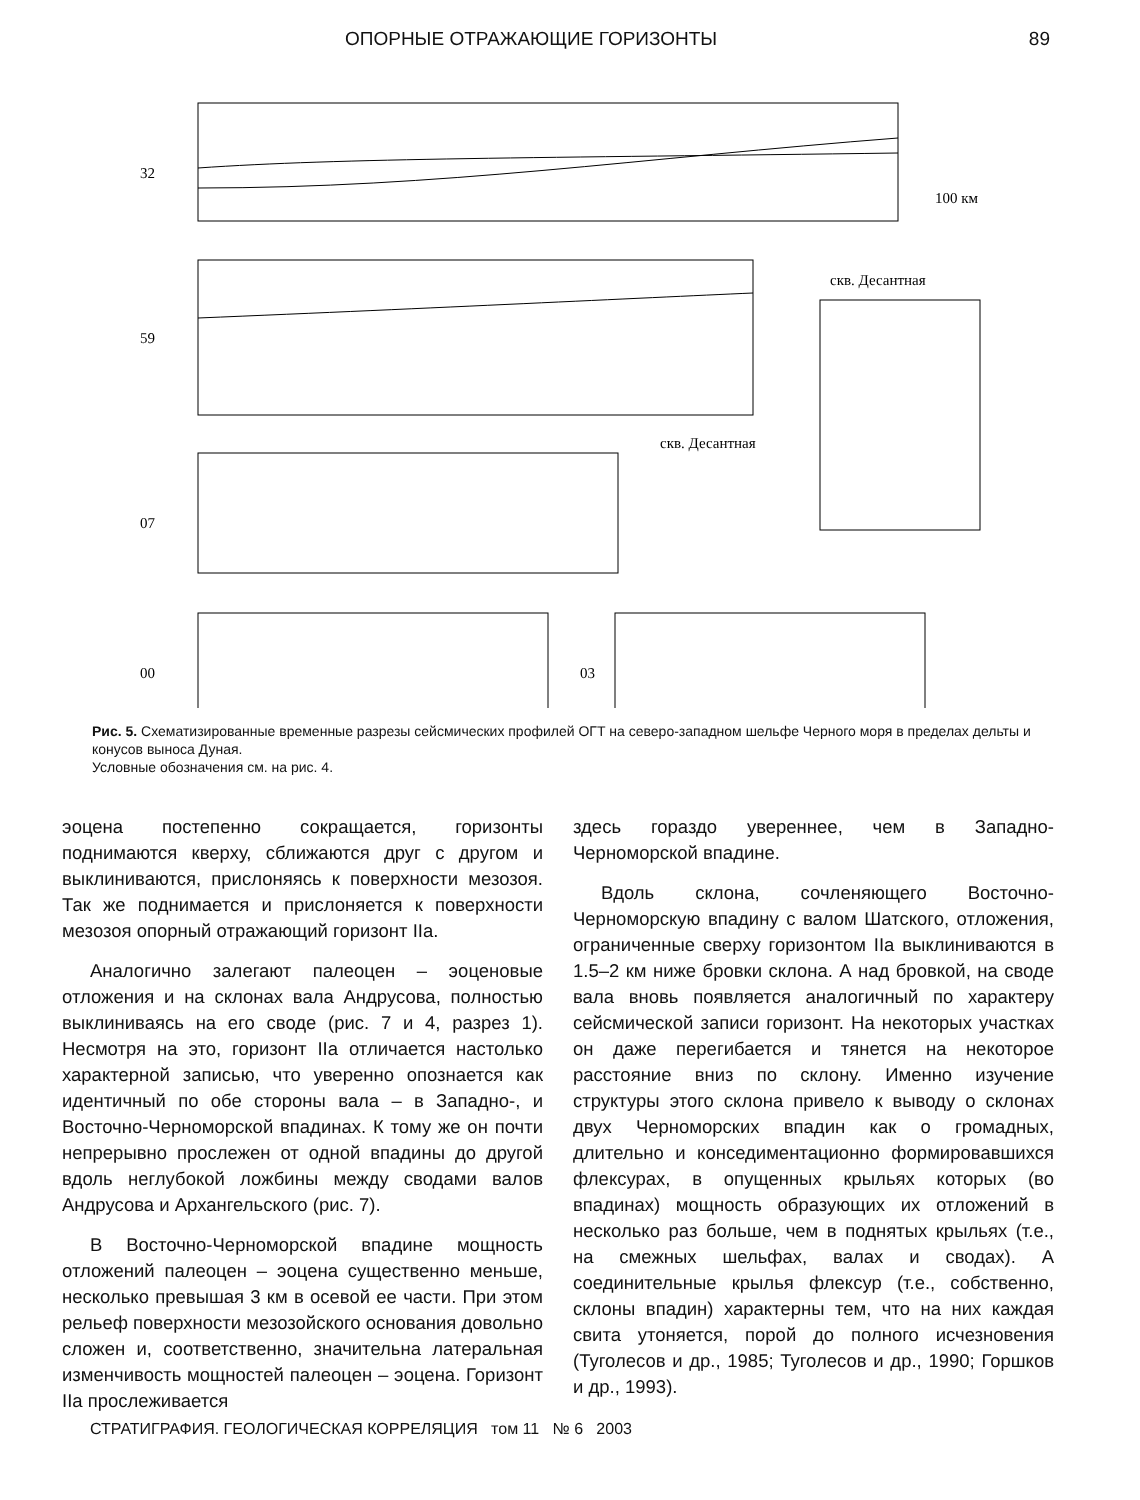ОПОРНЫЕ ОТРАЖАЮЩИЕ ГОРИЗОНТЫ 89
32
59
07
00
03
скв. Десантная
скв. Десантная
100 км
Рис. 5. Схематизированные временные разрезы сейсмических профилей ОГТ на северо-западном шельфе Черного моря в пределах дельты и конусов выноса Дуная.
Условные обозначения см. на рис. 4.
эоцена постепенно сокращается, горизонты поднимаются кверху, сближаются друг с другом и выклиниваются, прислоняясь к поверхности мезозоя. Так же поднимается и прислоняется к поверхности мезозоя опорный отражающий горизонт IIa.
Аналогично залегают палеоцен – эоценовые отложения и на склонах вала Андрусова, полностью выклиниваясь на его своде (рис. 7 и 4, разрез 1). Несмотря на это, горизонт IIa отличается настолько характерной записью, что уверенно опознается как идентичный по обе стороны вала – в Западно-, и Восточно-Черноморской впадинах. К тому же он почти непрерывно прослежен от одной впадины до другой вдоль неглубокой ложбины между сводами валов Андрусова и Архангельского (рис. 7).
В Восточно-Черноморской впадине мощность отложений палеоцен – эоцена существенно меньше, несколько превышая 3 км в осевой ее части. При этом рельеф поверхности мезозойского основания довольно сложен и, соответственно, значительна латеральная изменчивость мощностей палеоцен – эоцена. Горизонт IIa прослеживается
здесь гораздо увереннее, чем в Западно-Черноморской впадине.
Вдоль склона, сочленяющего Восточно-Черноморскую впадину с валом Шатского, отложения, ограниченные сверху горизонтом IIa выклиниваются в 1.5–2 км ниже бровки склона. А над бровкой, на своде вала вновь появляется аналогичный по характеру сейсмической записи горизонт. На некоторых участках он даже перегибается и тянется на некоторое расстояние вниз по склону. Именно изучение структуры этого склона привело к выводу о склонах двух Черноморских впадин как о громадных, длительно и конседиментационно формировавшихся флексурах, в опущенных крыльях которых (во впадинах) мощность образующих их отложений в несколько раз больше, чем в поднятых крыльях (т.е., на смежных шельфах, валах и сводах). А соединительные крылья флексур (т.е., собственно, склоны впадин) характерны тем, что на них каждая свита утоняется, порой до полного исчезновения (Туголесов и др., 1985; Туголесов и др., 1990; Горшков и др., 1993).
СТРАТИГРАФИЯ. ГЕОЛОГИЧЕСКАЯ КОРРЕЛЯЦИЯ том 11 № 6 2003